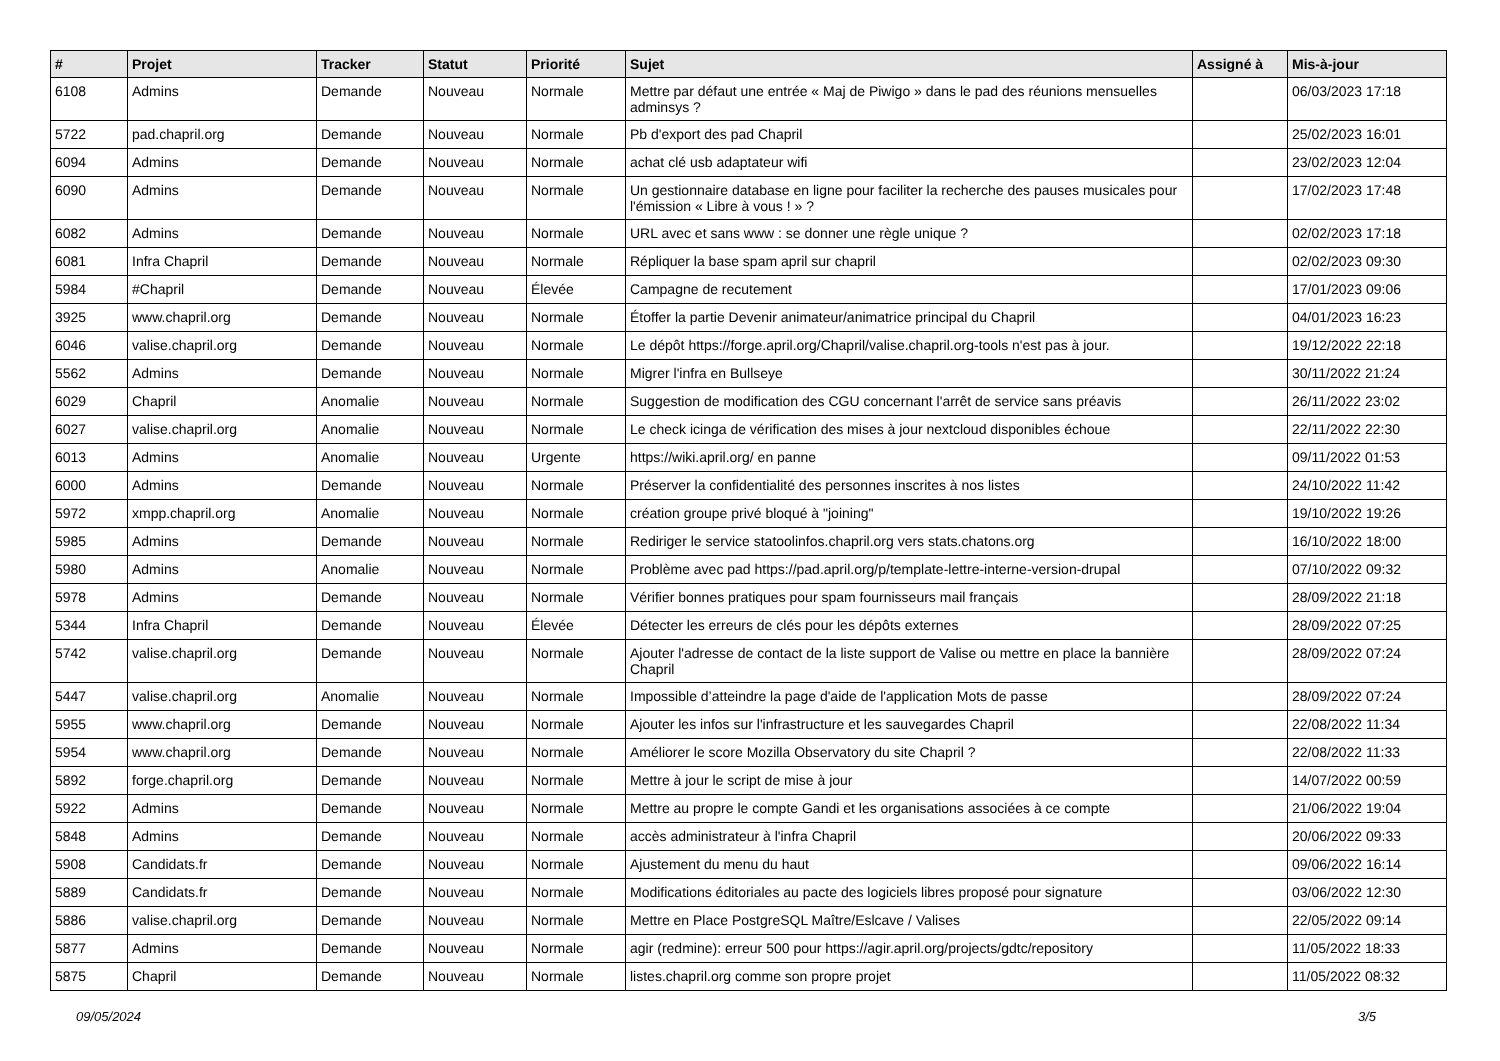| # | Projet | Tracker | Statut | Priorité | Sujet | Assigné à | Mis-à-jour |
| --- | --- | --- | --- | --- | --- | --- | --- |
| 6108 | Admins | Demande | Nouveau | Normale | Mettre par défaut une entrée « Maj de Piwigo » dans le pad des réunions mensuelles adminsys ? | | 06/03/2023 17:18 |
| 5722 | pad.chapril.org | Demande | Nouveau | Normale | Pb d'export des pad Chapril | | 25/02/2023 16:01 |
| 6094 | Admins | Demande | Nouveau | Normale | achat clé usb adaptateur wifi | | 23/02/2023 12:04 |
| 6090 | Admins | Demande | Nouveau | Normale | Un gestionnaire database en ligne pour faciliter la recherche des pauses musicales pour l'émission « Libre à vous ! » ? | | 17/02/2023 17:48 |
| 6082 | Admins | Demande | Nouveau | Normale | URL avec et sans www : se donner une règle unique ? | | 02/02/2023 17:18 |
| 6081 | Infra Chapril | Demande | Nouveau | Normale | Répliquer la base spam april sur chapril | | 02/02/2023 09:30 |
| 5984 | #Chapril | Demande | Nouveau | Élevée | Campagne de recutement | | 17/01/2023 09:06 |
| 3925 | www.chapril.org | Demande | Nouveau | Normale | Étoffer la partie Devenir animateur/animatrice principal du Chapril | | 04/01/2023 16:23 |
| 6046 | valise.chapril.org | Demande | Nouveau | Normale | Le dépôt https://forge.april.org/Chapril/valise.chapril.org-tools n'est pas à jour. | | 19/12/2022 22:18 |
| 5562 | Admins | Demande | Nouveau | Normale | Migrer l'infra en Bullseye | | 30/11/2022 21:24 |
| 6029 | Chapril | Anomalie | Nouveau | Normale | Suggestion de modification des CGU concernant l'arrêt de service sans préavis | | 26/11/2022 23:02 |
| 6027 | valise.chapril.org | Anomalie | Nouveau | Normale | Le check icinga de vérification des mises à jour nextcloud disponibles échoue | | 22/11/2022 22:30 |
| 6013 | Admins | Anomalie | Nouveau | Urgente | https://wiki.april.org/ en panne | | 09/11/2022 01:53 |
| 6000 | Admins | Demande | Nouveau | Normale | Préserver la confidentialité des personnes inscrites à nos listes | | 24/10/2022 11:42 |
| 5972 | xmpp.chapril.org | Anomalie | Nouveau | Normale | création groupe privé bloqué à "joining" | | 19/10/2022 19:26 |
| 5985 | Admins | Demande | Nouveau | Normale | Rediriger le service statoolinfos.chapril.org vers stats.chatons.org | | 16/10/2022 18:00 |
| 5980 | Admins | Anomalie | Nouveau | Normale | Problème avec pad https://pad.april.org/p/template-lettre-interne-version-drupal | | 07/10/2022 09:32 |
| 5978 | Admins | Demande | Nouveau | Normale | Vérifier bonnes pratiques pour spam fournisseurs mail français | | 28/09/2022 21:18 |
| 5344 | Infra Chapril | Demande | Nouveau | Élevée | Détecter les erreurs de clés pour les dépôts externes | | 28/09/2022 07:25 |
| 5742 | valise.chapril.org | Demande | Nouveau | Normale | Ajouter l'adresse de contact de la liste support de Valise ou mettre en place la bannière Chapril | | 28/09/2022 07:24 |
| 5447 | valise.chapril.org | Anomalie | Nouveau | Normale | Impossible d’atteindre la page d'aide de l'application Mots de passe | | 28/09/2022 07:24 |
| 5955 | www.chapril.org | Demande | Nouveau | Normale | Ajouter les infos sur l'infrastructure et les sauvegardes Chapril | | 22/08/2022 11:34 |
| 5954 | www.chapril.org | Demande | Nouveau | Normale | Améliorer le score Mozilla Observatory du site Chapril ? | | 22/08/2022 11:33 |
| 5892 | forge.chapril.org | Demande | Nouveau | Normale | Mettre à jour le script de mise à jour | | 14/07/2022 00:59 |
| 5922 | Admins | Demande | Nouveau | Normale | Mettre au propre le compte Gandi et les organisations associées à ce compte | | 21/06/2022 19:04 |
| 5848 | Admins | Demande | Nouveau | Normale | accès administrateur à l'infra Chapril | | 20/06/2022 09:33 |
| 5908 | Candidats.fr | Demande | Nouveau | Normale | Ajustement du menu du haut | | 09/06/2022 16:14 |
| 5889 | Candidats.fr | Demande | Nouveau | Normale | Modifications éditoriales au pacte des logiciels libres proposé pour signature | | 03/06/2022 12:30 |
| 5886 | valise.chapril.org | Demande | Nouveau | Normale | Mettre en Place PostgreSQL Maître/Eslcave / Valises | | 22/05/2022 09:14 |
| 5877 | Admins | Demande | Nouveau | Normale | agir (redmine): erreur 500 pour https://agir.april.org/projects/gdtc/repository | | 11/05/2022 18:33 |
| 5875 | Chapril | Demande | Nouveau | Normale | listes.chapril.org comme son propre projet | | 11/05/2022 08:32 |
09/05/2024 3/5